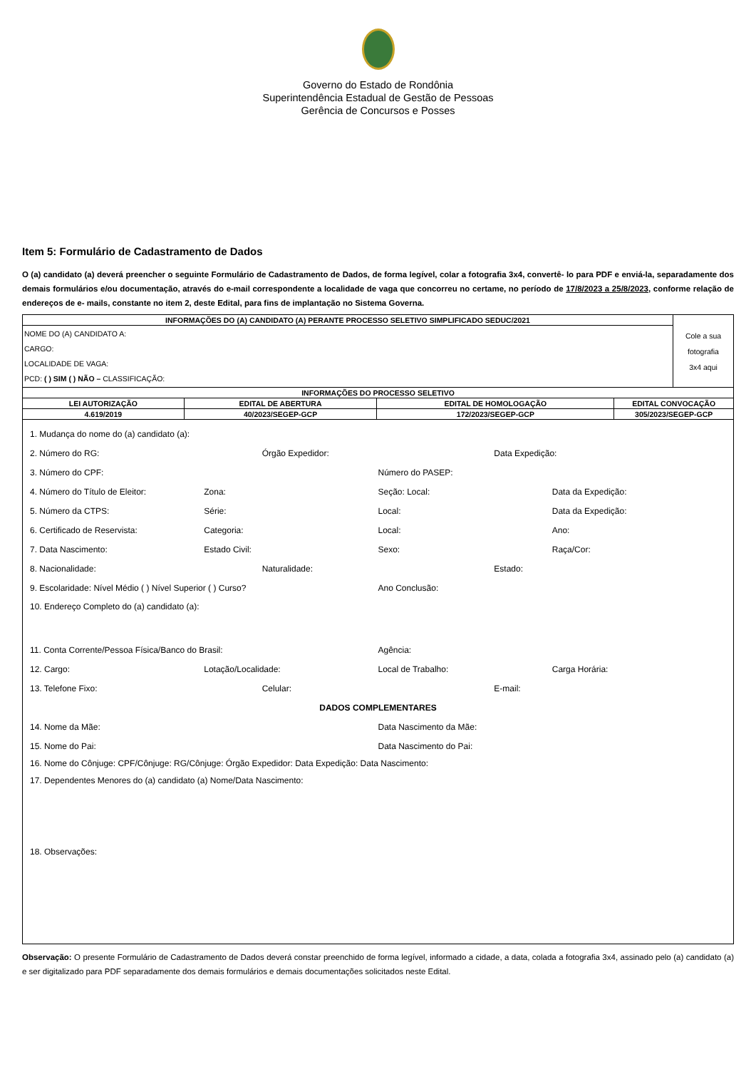Governo do Estado de Rondônia
Superintendência Estadual de Gestão de Pessoas
Gerência de Concursos e Posses
Item 5: Formulário de Cadastramento de Dados
O (a) candidato (a) deverá preencher o seguinte Formulário de Cadastramento de Dados, de forma legível, colar a fotografia 3x4, convertê- lo para PDF e enviá-la, separadamente dos demais formulários e/ou documentação, através do e-mail correspondente a localidade de vaga que concorreu no certame, no período de 17/8/2023 a 25/8/2023, conforme relação de endereços de e- mails, constante no item 2, deste Edital, para fins de implantação no Sistema Governa.
| INFORMAÇÕES DO (A) CANDIDATO (A) PERANTE PROCESSO SELETIVO SIMPLIFICADO SEDUC/2021 | | | | Cole a sua fotografia 3x4 aqui |
| NOME DO (A) CANDIDATO A: CARGO: LOCALIDADE DE VAGA: PCD: ( ) SIM ( ) NÃO – CLASSIFICAÇÃO: | | | | |
| INFORMAÇÕES DO PROCESSO SELETIVO | | | | |
| LEI AUTORIZAÇÃO | EDITAL DE ABERTURA | EDITAL DE HOMOLOGAÇÃO | EDITAL CONVOCAÇÃO | |
| 4.619/2019 | 40/2023/SEGEP-GCP | 172/2023/SEGEP-GCP | 305/2023/SEGEP-GCP | |
1. Mudança do nome do (a) candidato (a):
2. Número do RG: Órgão Expedidor: Data Expedição:
3. Número do CPF: Número do PASEP:
4. Número do Título de Eleitor: Zona: Seção: Local: Data da Expedição:
5. Número da CTPS: Série: Local: Data da Expedição:
6. Certificado de Reservista: Categoria: Local: Ano:
7. Data Nascimento: Estado Civil: Sexo: Raça/Cor:
8. Nacionalidade: Naturalidade: Estado:
9. Escolaridade: Nível Médio ( ) Nível Superior ( ) Curso? Ano Conclusão:
10. Endereço Completo do (a) candidato (a):
11. Conta Corrente/Pessoa Física/Banco do Brasil: Agência:
12. Cargo: Lotação/Localidade: Local de Trabalho: Carga Horária:
13. Telefone Fixo: Celular: E-mail:
DADOS COMPLEMENTARES
14. Nome da Mãe: Data Nascimento da Mãe:
15. Nome do Pai: Data Nascimento do Pai:
16. Nome do Cônjuge: CPF/Cônjuge: RG/Cônjuge: Órgão Expedidor: Data Expedição: Data Nascimento:
17. Dependentes Menores do (a) candidato (a) Nome/Data Nascimento:
18. Observações:
Observação: O presente Formulário de Cadastramento de Dados deverá constar preenchido de forma legível, informado a cidade, a data, colada a fotografia 3x4, assinado pelo (a) candidato (a) e ser digitalizado para PDF separadamente dos demais formulários e demais documentações solicitados neste Edital.